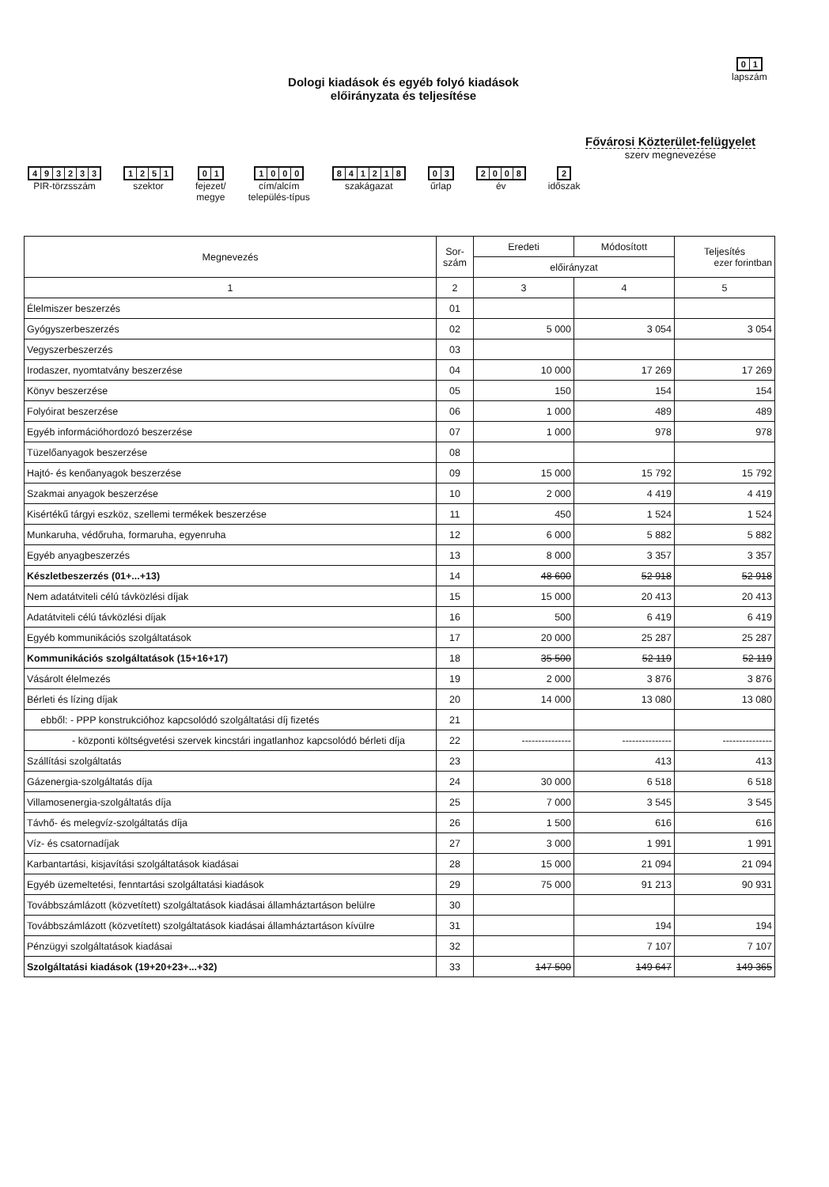01
lapszám
Dologi kiadások és egyéb folyó kiadások
előirányzata és teljesítése
Fővárosi Közterület-felügyelet
szerv megnevezése
493233
PIR-törzsszám
1251
szektor
01
fejezet/
megye
1000
cím/alcím
település-típus
841218
szakágazat
03
űrlap
2008
év
2
időszak
| Megnevezés | Sor- szám | Eredeti | Módosított | Teljesítés ezer forintban |
| --- | --- | --- | --- | --- |
| | | előirányzat | | |
| 1 | 2 | 3 | 4 | 5 |
| Élelmiszer beszerzés | 01 | | | |
| Gyógyszerbeszerzés | 02 | 5 000 | 3 054 | 3 054 |
| Vegyszerbeszerzés | 03 | | | |
| Irodaszer, nyomtatvány beszerzése | 04 | 10 000 | 17 269 | 17 269 |
| Könyv beszerzése | 05 | 150 | 154 | 154 |
| Folyóirat beszerzése | 06 | 1 000 | 489 | 489 |
| Egyéb információhordozó beszerzése | 07 | 1 000 | 978 | 978 |
| Tüzelőanyagok beszerzése | 08 | | | |
| Hajtó- és kenőanyagok beszerzése | 09 | 15 000 | 15 792 | 15 792 |
| Szakmai anyagok beszerzése | 10 | 2 000 | 4 419 | 4 419 |
| Kisértékű tárgyi eszköz, szellemi termékek beszerzése | 11 | 450 | 1 524 | 1 524 |
| Munkaruha, védőruha, formaruha, egyenruha | 12 | 6 000 | 5 882 | 5 882 |
| Egyéb anyagbeszerzés | 13 | 8 000 | 3 357 | 3 357 |
| Készletbeszerzés (01+...+13) | 14 | 48 600 | 52 918 | 52 918 |
| Nem adatátviteli célú távközlési díjak | 15 | 15 000 | 20 413 | 20 413 |
| Adatátviteli célú távközlési díjak | 16 | 500 | 6 419 | 6 419 |
| Egyéb kommunikációs szolgáltatások | 17 | 20 000 | 25 287 | 25 287 |
| Kommunikációs szolgáltatások (15+16+17) | 18 | 35 500 | 52 119 | 52 119 |
| Vásárolt élelmezés | 19 | 2 000 | 3 876 | 3 876 |
| Bérleti és lízing díjak | 20 | 14 000 | 13 080 | 13 080 |
| ebből: - PPP konstrukcióhoz kapcsolódó szolgáltatási díj fizetés | 21 | | | |
| - központi költségvetési szervek kincstári ingatlanhoz kapcsolódó bérleti díja | 22 | --------------- | --------------- | --------------- |
| Szállítási szolgáltatás | 23 | | 413 | 413 |
| Gázenergia-szolgáltatás díja | 24 | 30 000 | 6 518 | 6 518 |
| Villamosenergia-szolgáltatás díja | 25 | 7 000 | 3 545 | 3 545 |
| Távhő- és melegvíz-szolgáltatás díja | 26 | 1 500 | 616 | 616 |
| Víz- és csatornadíjak | 27 | 3 000 | 1 991 | 1 991 |
| Karbantartási, kisjavítási szolgáltatások kiadásai | 28 | 15 000 | 21 094 | 21 094 |
| Egyéb üzemeltetési, fenntartási szolgáltatási kiadások | 29 | 75 000 | 91 213 | 90 931 |
| Továbbszámlázott (közvetített) szolgáltatások kiadásai államháztartáson belülre | 30 | | | |
| Továbbszámlázott (közvetített) szolgáltatások kiadásai államháztartáson kívülre | 31 | | 194 | 194 |
| Pénzügyi szolgáltatások kiadásai | 32 | | 7 107 | 7 107 |
| Szolgáltatási kiadások (19+20+23+...+32) | 33 | 147 500 | 149 647 | 149 365 |